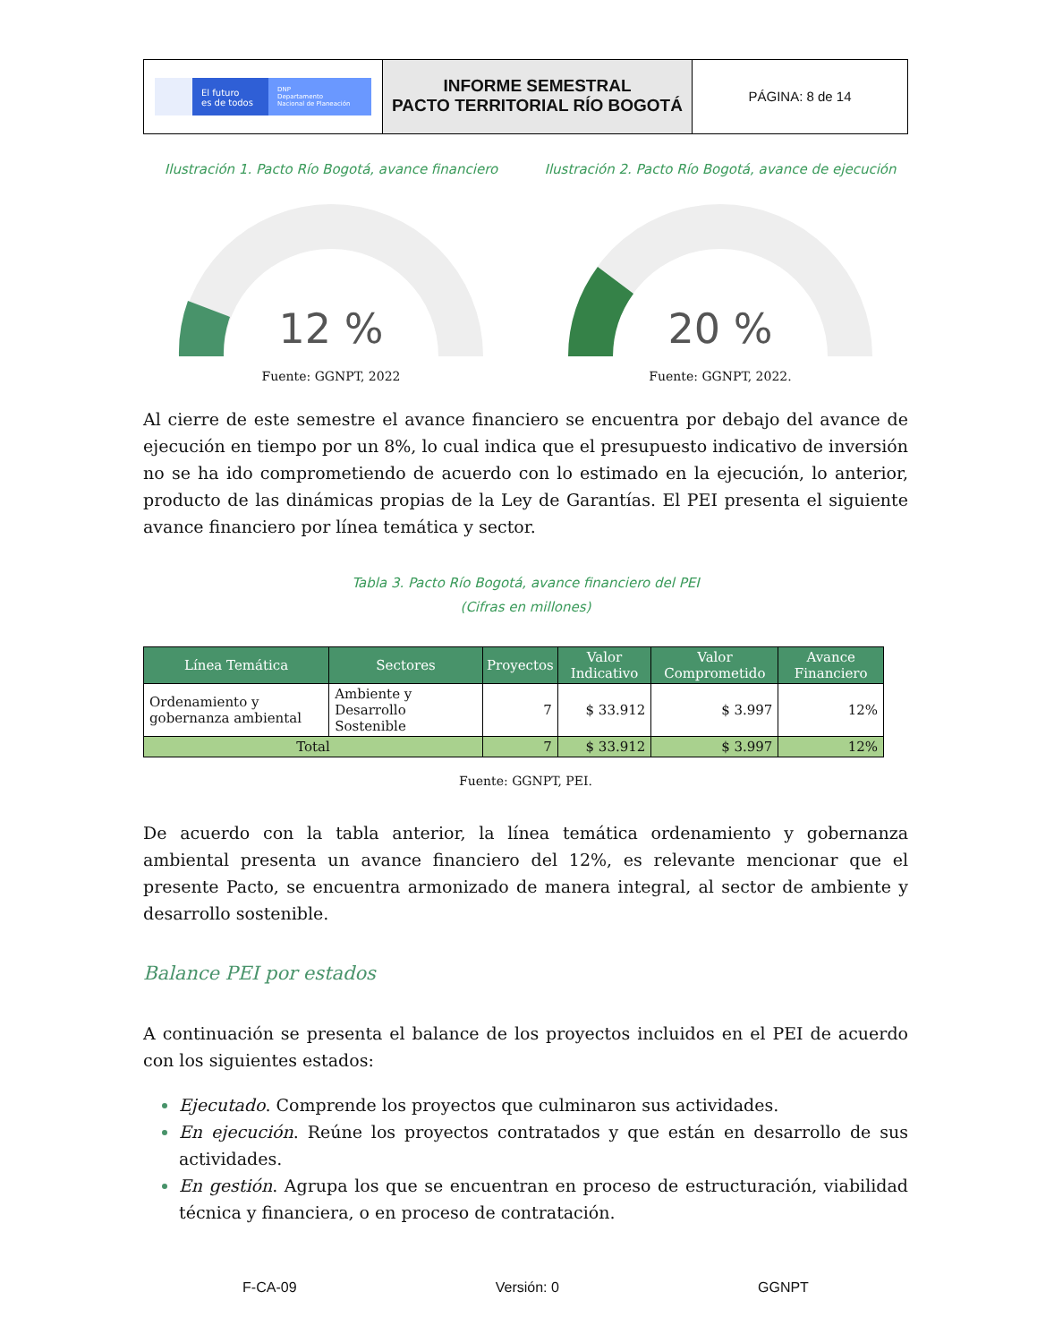El futuro
es de todos
DNP
Departamento
Nacional de Planeación
INFORME SEMESTRAL
PACTO TERRITORIAL RÍO BOGOTÁ
PÁGINA: 8 de 14
Ilustración 1. Pacto Río Bogotá, avance financiero
12 %
Fuente: GGNPT, 2022
Ilustración 2. Pacto Río Bogotá, avance de ejecución
20 %
Fuente: GGNPT, 2022.
Al cierre de este semestre el avance financiero se encuentra por debajo del avance de ejecución en tiempo por un 8%, lo cual indica que el presupuesto indicativo de inversión no se ha ido comprometiendo de acuerdo con lo estimado en la ejecución, lo anterior, producto de las dinámicas propias de la Ley de Garantías. El PEI presenta el siguiente avance financiero por línea temática y sector.
Tabla 3. Pacto Río Bogotá, avance financiero del PEI
(Cifras en millones)
| Línea Temática | Sectores | Proyectos | Valor Indicativo | Valor Comprometido | Avance Financiero |
| --- | --- | --- | --- | --- | --- |
| Ordenamiento y gobernanza ambiental | Ambiente y Desarrollo Sostenible | 7 | $ 33.912 | $ 3.997 | 12% |
| Total | | 7 | $ 33.912 | $ 3.997 | 12% |
Fuente: GGNPT, PEI.
De acuerdo con la tabla anterior, la línea temática ordenamiento y gobernanza ambiental presenta un avance financiero del 12%, es relevante mencionar que el presente Pacto, se encuentra armonizado de manera integral, al sector de ambiente y desarrollo sostenible.
Balance PEI por estados
A continuación se presenta el balance de los proyectos incluidos en el PEI de acuerdo con los siguientes estados:
Ejecutado. Comprende los proyectos que culminaron sus actividades.
En ejecución. Reúne los proyectos contratados y que están en desarrollo de sus actividades.
En gestión. Agrupa los que se encuentran en proceso de estructuración, viabilidad técnica y financiera, o en proceso de contratación.
F-CA-09 Versión: 0 GGNPT